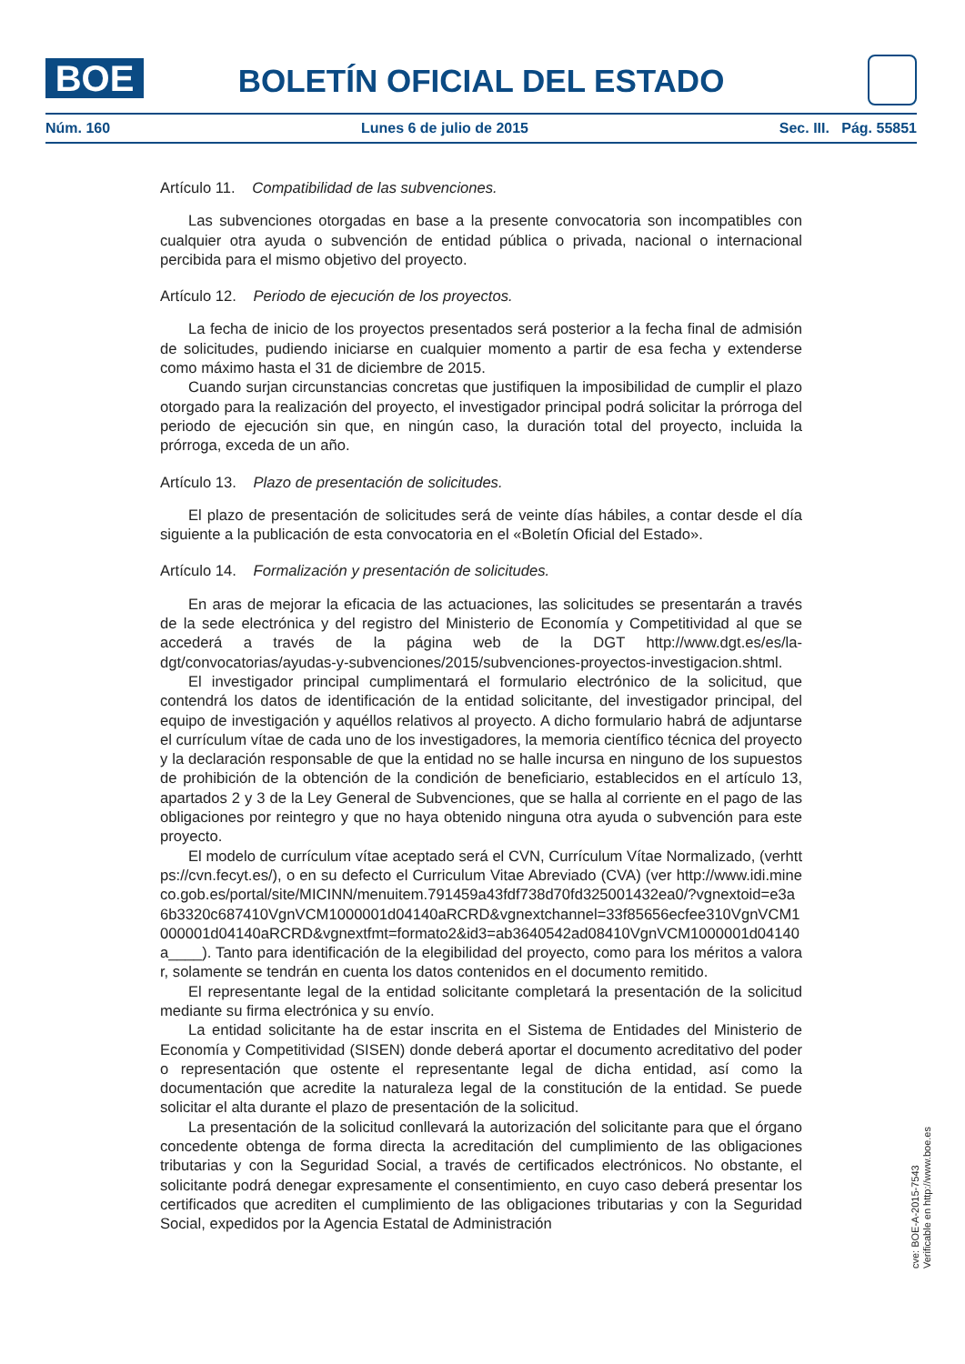BOE
BOLETÍN OFICIAL DEL ESTADO
Núm. 160 Lunes 6 de julio de 2015 Sec. III. Pág. 55851
Artículo 11. Compatibilidad de las subvenciones.
Las subvenciones otorgadas en base a la presente convocatoria son incompatibles con cualquier otra ayuda o subvención de entidad pública o privada, nacional o internacional percibida para el mismo objetivo del proyecto.
Artículo 12. Periodo de ejecución de los proyectos.
La fecha de inicio de los proyectos presentados será posterior a la fecha final de admisión de solicitudes, pudiendo iniciarse en cualquier momento a partir de esa fecha y extenderse como máximo hasta el 31 de diciembre de 2015.
Cuando surjan circunstancias concretas que justifiquen la imposibilidad de cumplir el plazo otorgado para la realización del proyecto, el investigador principal podrá solicitar la prórroga del periodo de ejecución sin que, en ningún caso, la duración total del proyecto, incluida la prórroga, exceda de un año.
Artículo 13. Plazo de presentación de solicitudes.
El plazo de presentación de solicitudes será de veinte días hábiles, a contar desde el día siguiente a la publicación de esta convocatoria en el «Boletín Oficial del Estado».
Artículo 14. Formalización y presentación de solicitudes.
En aras de mejorar la eficacia de las actuaciones, las solicitudes se presentarán a través de la sede electrónica y del registro del Ministerio de Economía y Competitividad al que se accederá a través de la página web de la DGT http://www.dgt.es/es/la-dgt/convocatorias/ayudas-y-subvenciones/2015/subvenciones-proyectos-investigacion.shtml.
El investigador principal cumplimentará el formulario electrónico de la solicitud, que contendrá los datos de identificación de la entidad solicitante, del investigador principal, del equipo de investigación y aquéllos relativos al proyecto. A dicho formulario habrá de adjuntarse el currículum vítae de cada uno de los investigadores, la memoria científico técnica del proyecto y la declaración responsable de que la entidad no se halle incursa en ninguno de los supuestos de prohibición de la obtención de la condición de beneficiario, establecidos en el artículo 13, apartados 2 y 3 de la Ley General de Subvenciones, que se halla al corriente en el pago de las obligaciones por reintegro y que no haya obtenido ninguna otra ayuda o subvención para este proyecto.
El modelo de currículum vítae aceptado será el CVN, Currículum Vítae Normalizado, (verhttps://cvn.fecyt.es/), o en su defecto el Curriculum Vitae Abreviado (CVA) (ver http://www.idi.mineco.gob.es/portal/site/MICINN/menuitem.791459a43fdf738d70fd325001432ea0/?vgnextoid=e3a6b3320c687410VgnVCM1000001d04140aRCRD&vgnextchannel=33f85656ecfee310VgnVCM1000001d04140aRCRD&vgnextfmt=formato2&id3=ab3640542ad08410VgnVCM1000001d04140a____). Tanto para identificación de la elegibilidad del proyecto, como para los méritos a valorar, solamente se tendrán en cuenta los datos contenidos en el documento remitido.
El representante legal de la entidad solicitante completará la presentación de la solicitud mediante su firma electrónica y su envío.
La entidad solicitante ha de estar inscrita en el Sistema de Entidades del Ministerio de Economía y Competitividad (SISEN) donde deberá aportar el documento acreditativo del poder o representación que ostente el representante legal de dicha entidad, así como la documentación que acredite la naturaleza legal de la constitución de la entidad. Se puede solicitar el alta durante el plazo de presentación de la solicitud.
La presentación de la solicitud conllevará la autorización del solicitante para que el órgano concedente obtenga de forma directa la acreditación del cumplimiento de las obligaciones tributarias y con la Seguridad Social, a través de certificados electrónicos. No obstante, el solicitante podrá denegar expresamente el consentimiento, en cuyo caso deberá presentar los certificados que acrediten el cumplimiento de las obligaciones tributarias y con la Seguridad Social, expedidos por la Agencia Estatal de Administración
cve: BOE-A-2015-7543
Verificable en http://www.boe.es